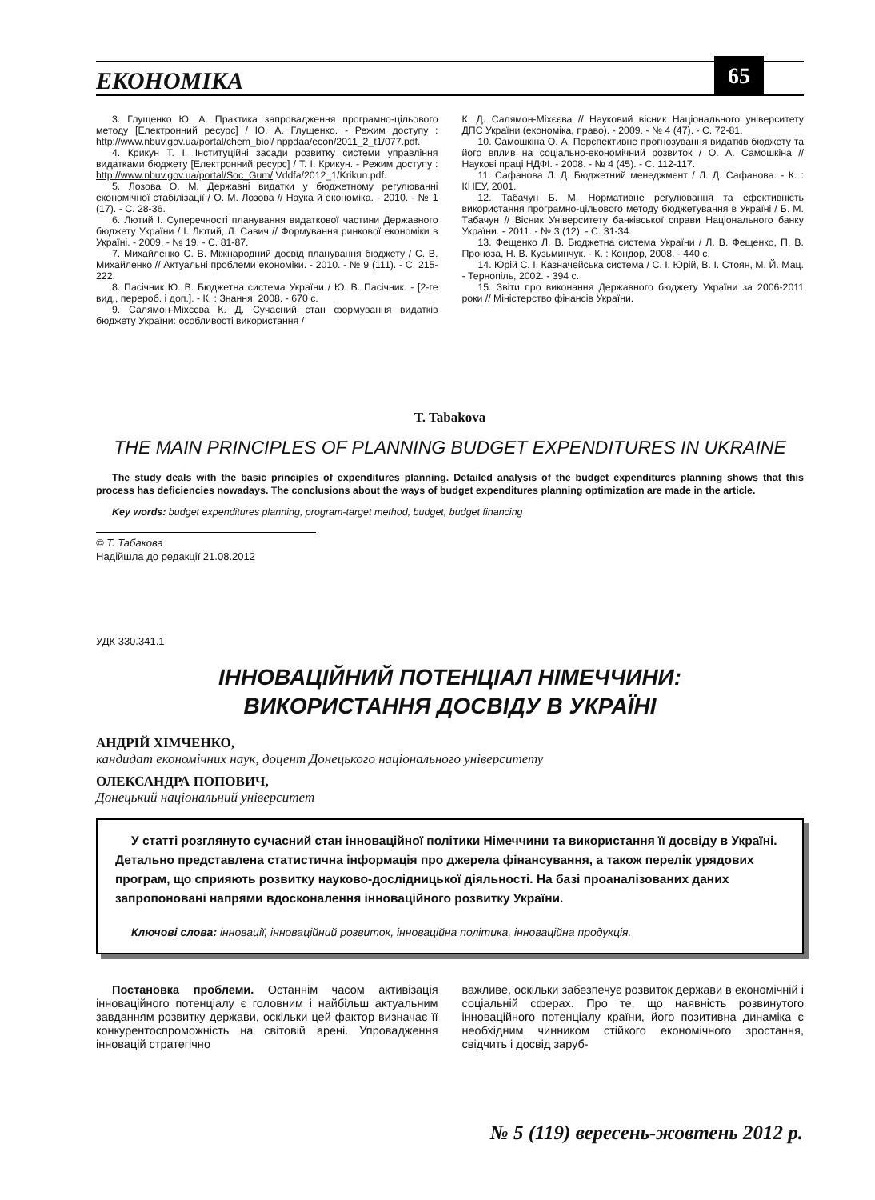ЕКОНОМІКА 65
3. Глущенко Ю. А. Практика запровадження програмно-цільового методу [Електронний ресурс] / Ю. А. Глущенко. - Режим доступу : http://www.nbuv.gov.ua/portal/chem_biol/ nppdaa/econ/2011_2_t1/077.pdf.
4. Крикун Т. І. Інституційні засади розвитку системи управління видатками бюджету [Електронний ресурс] / Т. І. Крикун. - Режим доступу : http://www.nbuv.gov.ua/portal/Soc_Gum/ Vddfa/2012_1/Krikun.pdf.
5. Лозова О. М. Державні видатки у бюджетному регулюванні економічної стабілізації / О. М. Лозова // Наука й економіка. - 2010. - № 1 (17). - С. 28-36.
6. Лютий І. Суперечності планування видаткової частини Державного бюджету України / І. Лютий, Л. Савич // Формування ринкової економіки в Україні. - 2009. - № 19. - С. 81-87.
7. Михайленко С. В. Міжнародний досвід планування бюджету / С. В. Михайленко // Актуальні проблеми економіки. - 2010. - № 9 (111). - С. 215-222.
8. Пасічник Ю. В. Бюджетна система України / Ю. В. Пасічник. - [2-ге вид., перероб. і доп.]. - К. : Знання, 2008. - 670 с.
9. Салямон-Міхєєва К. Д. Сучасний стан формування видатків бюджету України: особливості використання /
К. Д. Салямон-Міхєєва // Науковий вісник Національного університету ДПС України (економіка, право). - 2009. - № 4 (47). - С. 72-81.
10. Самошкіна О. А. Перспективне прогнозування видатків бюджету та його вплив на соціально-економічний розвиток / О. А. Самошкіна // Наукові праці НДФІ. - 2008. - № 4 (45). - С. 112-117.
11. Сафанова Л. Д. Бюджетний менеджмент / Л. Д. Сафанова. - К. : КНЕУ, 2001.
12. Табачун Б. М. Нормативне регулювання та ефективність використання програмно-цільового методу бюджетування в Україні / Б. М. Табачун // Вісник Університету банківської справи Національного банку України. - 2011. - № 3 (12). - С. 31-34.
13. Фещенко Л. В. Бюджетна система України / Л. В. Фещенко, П. В. Проноза, Н. В. Кузьминчук. - К. : Кондор, 2008. - 440 с.
14. Юрій С. І. Казначейська система / С. І. Юрій, В. І. Стоян, М. Й. Мац. - Тернопіль, 2002. - 394 с.
15. Звіти про виконання Державного бюджету України за 2006-2011 роки // Міністерство фінансів України.
T. Tabakova
THE MAIN PRINCIPLES OF PLANNING BUDGET EXPENDITURES IN UKRAINE
The study deals with the basic principles of expenditures planning. Detailed analysis of the budget expenditures planning shows that this process has deficiencies nowadays. The conclusions about the ways of budget expenditures planning optimization are made in the article.
Key words: budget expenditures planning, program-target method, budget, budget financing
© Т. Табакова
Надійшла до редакції 21.08.2012
УДК 330.341.1
ІННОВАЦІЙНИЙ ПОТЕНЦІАЛ НІМЕЧЧИНИ:
ВИКОРИСТАННЯ ДОСВІДУ В УКРАЇНІ
АНДРІЙ ХІМЧЕНКО,
кандидат економічних наук, доцент Донецького національного університету
ОЛЕКСАНДРА ПОПОВИЧ,
Донецький національний університет
У статті розглянуто сучасний стан інноваційної політики Німеччини та використання її досвіду в Україні. Детально представлена статистична інформація про джерела фінансування, а також перелік урядових програм, що сприяють розвитку науково-дослідницької діяльності. На базі проаналізованих даних запропоновані напрями вдосконалення інноваційного розвитку України.
Ключові слова: інновації, інноваційний розвиток, інноваційна політика, інноваційна продукція.
Постановка проблеми. Останнім часом активізація інноваційного потенціалу є головним і найбільш актуальним завданням розвитку держави, оскільки цей фактор визначає її конкурентоспроможність на світовій арені. Упровадження інновацій стратегічно
важливе, оскільки забезпечує розвиток держави в економічній і соціальній сферах. Про те, що наявність розвинутого інноваційного потенціалу країни, його позитивна динаміка є необхідним чинником стійкого економічного зростання, свідчить і досвід заруб-
№ 5 (119) вересень-жовтень 2012 р.